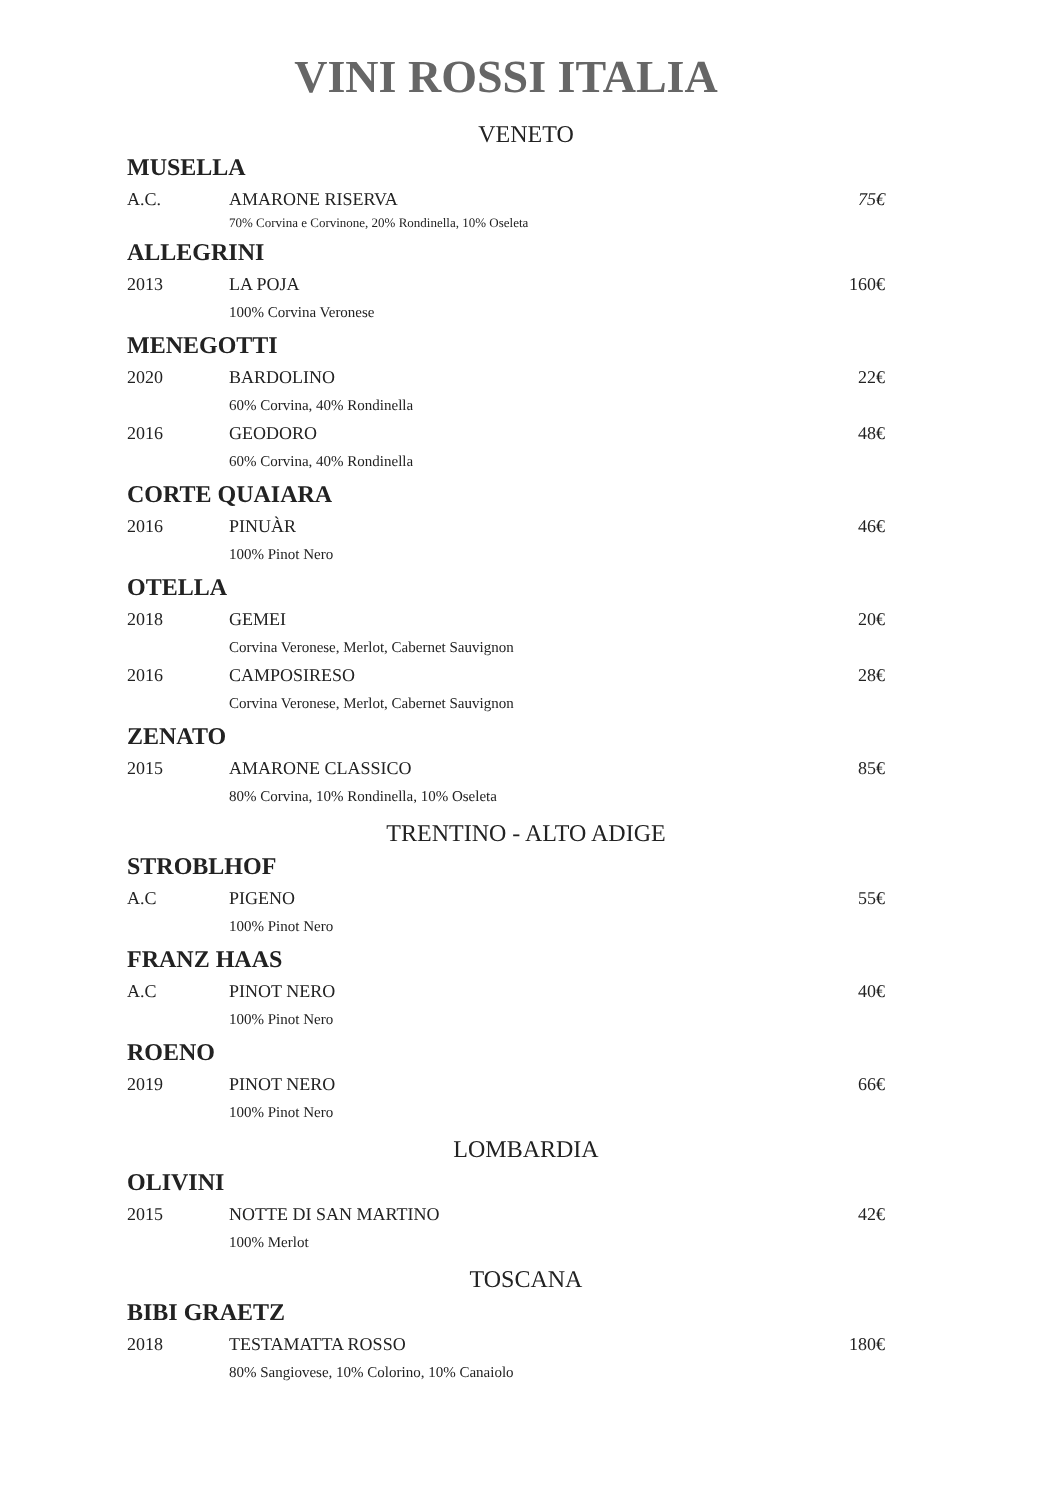VINI ROSSI ITALIA
VENETO
MUSELLA
A.C. AMARONE RISERVA 75€
70% Corvina e Corvinone, 20% Rondinella, 10% Oseleta
ALLEGRINI
2013 LA POJA 160€
100% Corvina Veronese
MENEGOTTI
2020 BARDOLINO 22€
60% Corvina, 40% Rondinella
2016 GEODORO 48€
60% Corvina, 40% Rondinella
CORTE QUAIARA
2016 PINUÀR 46€
100% Pinot Nero
OTELLA
2018 GEMEI 20€
Corvina Veronese, Merlot, Cabernet Sauvignon
2016 CAMPOSIRESO 28€
Corvina Veronese, Merlot, Cabernet Sauvignon
ZENATO
2015 AMARONE CLASSICO 85€
80% Corvina, 10% Rondinella, 10% Oseleta
TRENTINO - ALTO ADIGE
STROBLHOF
A.C PIGENO 55€
100% Pinot Nero
FRANZ HAAS
A.C PINOT NERO 40€
100% Pinot Nero
ROENO
2019 PINOT NERO 66€
100% Pinot Nero
LOMBARDIA
OLIVINI
2015 NOTTE DI SAN MARTINO 42€
100% Merlot
TOSCANA
BIBI GRAETZ
2018 TESTAMATTA ROSSO 180€
80% Sangiovese, 10% Colorino, 10% Canaiolo